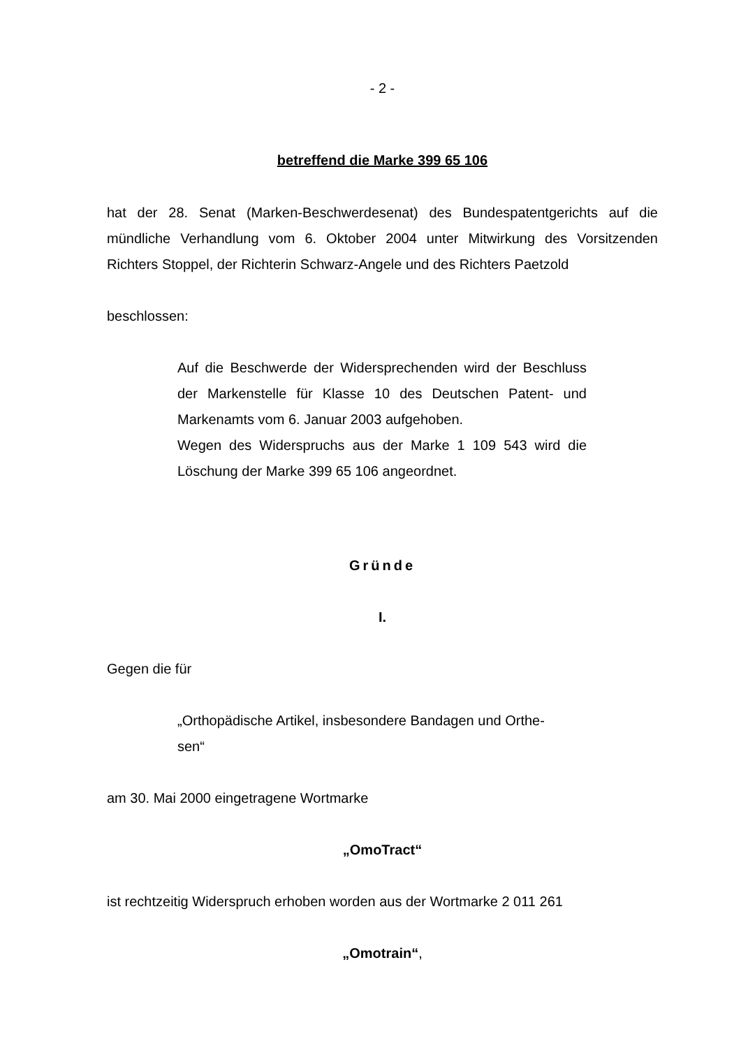- 2 -
betreffend die Marke 399 65 106
hat der 28. Senat (Marken-Beschwerdesenat) des Bundespatentgerichts auf die mündliche Verhandlung vom 6. Oktober 2004 unter Mitwirkung des Vorsitzenden Richters Stoppel, der Richterin Schwarz-Angele und des Richters Paetzold
beschlossen:
Auf die Beschwerde der Widersprechenden wird der Beschluss der Markenstelle für Klasse 10 des Deutschen Patent- und Markenamts vom 6. Januar 2003 aufgehoben.
Wegen des Widerspruchs aus der Marke 1 109 543 wird die Löschung der Marke 399 65 106 angeordnet.
Gründe
I.
Gegen die für
„Orthopädische Artikel, insbesondere Bandagen und Orthe-
sen“
am 30. Mai 2000 eingetragene Wortmarke
„OmoTract“
ist rechtzeitig Widerspruch erhoben worden aus der Wortmarke 2 011 261
„Omotrain“,